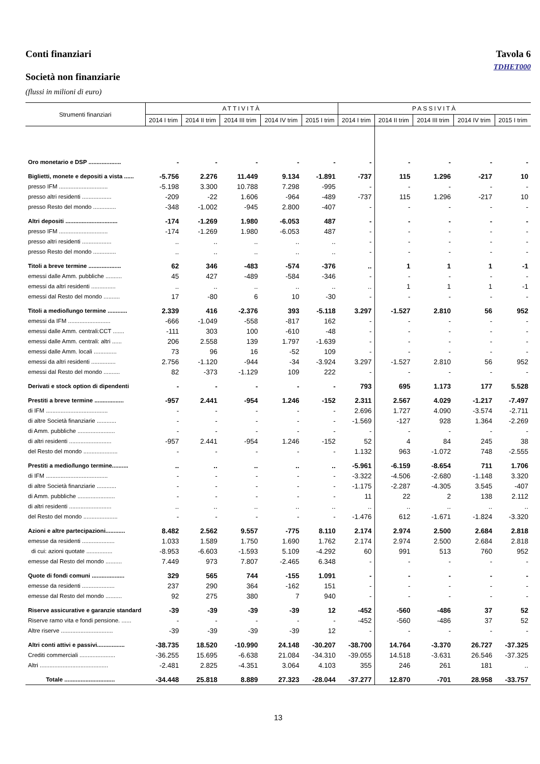Conti finanziari Tavola 6
TDHET000
Società non finanziarie
(flussi in milioni di euro)
| Strumenti finanziari | ATTIVITÀ | | | | | PASSIVITÀ | | | | |
| --- | --- | --- | --- | --- | --- | --- | --- | --- | --- | --- |
| | 2014 I trim | 2014 II trim | 2014 III trim | 2014 IV trim | 2015 I trim | 2014 I trim | 2014 II trim | 2014 III trim | 2014 IV trim | 2015 I trim |
| Oro monetario e DSP .................... | - | - | - | - | - | - | - | - | - | - |
| Biglietti, monete e depositi a vista ...... | -5.756 | 2.276 | 11.449 | 9.134 | -1.891 | -737 | 115 | 1.296 | -217 | 10 |
| presso IFM .............................. | -5.198 | 3.300 | 10.788 | 7.298 | -995 | - | - | - | - | - |
| presso altri residenti .................. | -209 | -22 | 1.606 | -964 | -489 | -737 | 115 | 1.296 | -217 | 10 |
| presso Resto del mondo .............. | -348 | -1.002 | -945 | 2.800 | -407 | - | - | - | - | - |
| Altri depositi ................................ | -174 | -1.269 | 1.980 | -6.053 | 487 | - | - | - | - | - |
| presso IFM .............................. | -174 | -1.269 | 1.980 | -6.053 | 487 | - | - | - | - | - |
| presso altri residenti .................. | .. | .. | .. | .. | .. | - | - | - | - | - |
| presso Resto del mondo .............. | .. | .. | .. | .. | .. | - | - | - | - | - |
| Titoli a breve termine .................... | 62 | 346 | -483 | -574 | -376 | .. | 1 | 1 | 1 | -1 |
| emessi dalle Amm. pubbliche .......... | 45 | 427 | -489 | -584 | -346 | - | - | - | - | - |
| emessi da altri residenti ............... | .. | .. | .. | .. | .. | .. | 1 | 1 | 1 | -1 |
| emessi dal Resto del mondo .......... | 17 | -80 | 6 | 10 | -30 | - | - | - | - | - |
| Titoli a medio/lungo termine ............ | 2.339 | 416 | -2.376 | 393 | -5.118 | 3.297 | -1.527 | 2.810 | 56 | 952 |
| emessi da IFM .......................... | -666 | -1.049 | -558 | -817 | 162 | - | - | - | - | - |
| emessi dalle Amm. centrali:CCT ....... | -111 | 303 | 100 | -610 | -48 | - | - | - | - | - |
| emessi dalle Amm. centrali: altri ...... | 206 | 2.558 | 139 | 1.797 | -1.639 | - | - | - | - | - |
| emessi dalle Amm. locali .............. | 73 | 96 | 16 | -52 | 109 | - | - | - | - | - |
| emessi da altri residenti ............... | 2.756 | -1.120 | -944 | -34 | -3.924 | 3.297 | -1.527 | 2.810 | 56 | 952 |
| emessi dal Resto del mondo .......... | 82 | -373 | -1.129 | 109 | 222 | - | - | - | - | - |
| Derivati e stock option di dipendenti | - | - | - | - | - | 793 | 695 | 1.173 | 177 | 5.528 |
| Prestiti a breve termine .................. | -957 | 2.441 | -954 | 1.246 | -152 | 2.311 | 2.567 | 4.029 | -1.217 | -7.497 |
| di IFM ...................................... | - | - | - | - | - | 2.696 | 1.727 | 4.090 | -3.574 | -2.711 |
| di altre Società finanziarie ............ | - | - | - | - | - | -1.569 | -127 | 928 | 1.364 | -2.269 |
| di Amm. pubbliche ....................... | - | - | - | - | - | - | - | - | - | - |
| di altri residenti .......................... | -957 | 2.441 | -954 | 1.246 | -152 | 52 | 4 | 84 | 245 | 38 |
| del Resto del mondo ..................... | - | - | - | - | - | 1.132 | 963 | -1.072 | 748 | -2.555 |
| Prestiti a medio/lungo termine.......... | .. | .. | .. | .. | .. | -5.961 | -6.159 | -8.654 | 711 | 1.706 |
| di IFM ...................................... | - | - | - | - | - | -3.322 | -4.506 | -2.680 | -1.148 | 3.320 |
| di altre Società finanziarie ............ | - | - | - | - | - | -1.175 | -2.287 | -4.305 | 3.545 | -407 |
| di Amm. pubbliche ....................... | - | - | - | - | - | 11 | 22 | 2 | 138 | 2.112 |
| di altri residenti .......................... | .. | .. | .. | .. | .. | .. | .. | .. | .. | .. |
| del Resto del mondo ..................... | - | - | - | - | - | -1.476 | 612 | -1.671 | -1.824 | -3.320 |
| Azioni e altre partecipazioni............ | 8.482 | 2.562 | 9.557 | -775 | 8.110 | 2.174 | 2.974 | 2.500 | 2.684 | 2.818 |
| emesse da residenti .................... | 1.033 | 1.589 | 1.750 | 1.690 | 1.762 | 2.174 | 2.974 | 2.500 | 2.684 | 2.818 |
| di cui: azioni quotate ................ | -8.953 | -6.603 | -1.593 | 5.109 | -4.292 | 60 | 991 | 513 | 760 | 952 |
| emesse dal Resto del mondo .......... | 7.449 | 973 | 7.807 | -2.465 | 6.348 | - | - | - | - | - |
| Quote di fondi comuni .................... | 329 | 565 | 744 | -155 | 1.091 | - | - | - | - | - |
| emesse da residenti .................... | 237 | 290 | 364 | -162 | 151 | - | - | - | - | - |
| emesse dal Resto del mondo .......... | 92 | 275 | 380 | 7 | 940 | - | - | - | - | - |
| Riserve assicurative e garanzie standard | -39 | -39 | -39 | -39 | 12 | -452 | -560 | -486 | 37 | 52 |
| Riserve ramo vita e fondi pensione. ...... | - | - | - | - | - | -452 | -560 | -486 | 37 | 52 |
| Altre riserve ................................ | -39 | -39 | -39 | -39 | 12 | - | - | - | - | - |
| Altri conti attivi e passivi................. | -38.735 | 18.520 | -10.990 | 24.148 | -30.207 | -38.700 | 14.764 | -3.370 | 26.727 | -37.325 |
| Crediti commerciali ...................... | -36.255 | 15.695 | -6.638 | 21.084 | -34.310 | -39.055 | 14.518 | -3.631 | 26.546 | -37.325 |
| Altri .......................................... | -2.481 | 2.825 | -4.351 | 3.064 | 4.103 | 355 | 246 | 261 | 181 | .. |
| Totale ............................... | -34.448 | 25.818 | 8.889 | 27.323 | -28.044 | -37.277 | 12.870 | -701 | 28.958 | -33.757 |
13